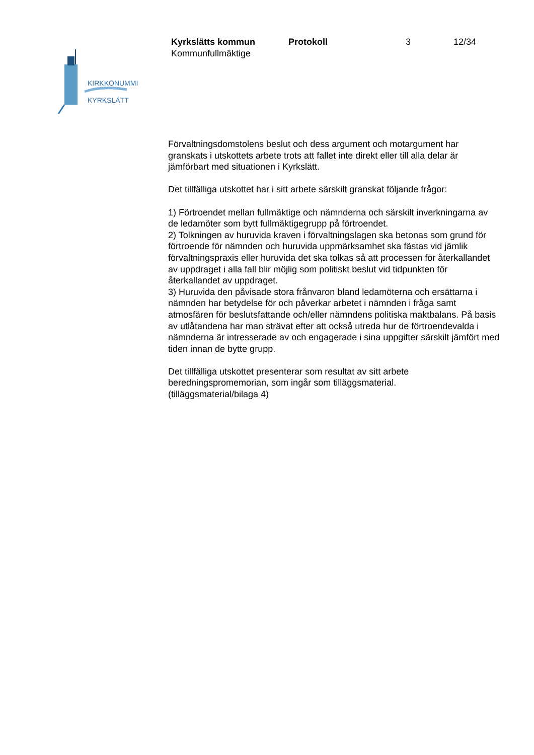KIRKKONUMMI
KYRKSLÄTT
Kyrkslätts kommun Protokoll 3 12/34
Kommunfullmäktige
Förvaltningsdomstolens beslut och dess argument och motargument har granskats i utskottets arbete trots att fallet inte direkt eller till alla delar är jämförbart med situationen i Kyrkslätt.
Det tillfälliga utskottet har i sitt arbete särskilt granskat följande frågor:
1) Förtroendet mellan fullmäktige och nämnderna och särskilt inverkningarna av de ledamöter som bytt fullmäktigegrupp på förtroendet.
2) Tolkningen av huruvida kraven i förvaltningslagen ska betonas som grund för förtroende för nämnden och huruvida uppmärksamhet ska fästas vid jämlik förvaltningspraxis eller huruvida det ska tolkas så att processen för återkallandet av uppdraget i alla fall blir möjlig som politiskt beslut vid tidpunkten för återkallandet av uppdraget.
3) Huruvida den påvisade stora frånvaron bland ledamöterna och ersättarna i nämnden har betydelse för och påverkar arbetet i nämnden i fråga samt atmosfären för beslutsfattande och/eller nämndens politiska maktbalans. På basis av utlåtandena har man strävat efter att också utreda hur de förtroendevalda i nämnderna är intresserade av och engagerade i sina uppgifter särskilt jämfört med tiden innan de bytte grupp.
Det tillfälliga utskottet presenterar som resultat av sitt arbete beredningspromemorian, som ingår som tilläggsmaterial.
(tilläggsmaterial/bilaga 4)